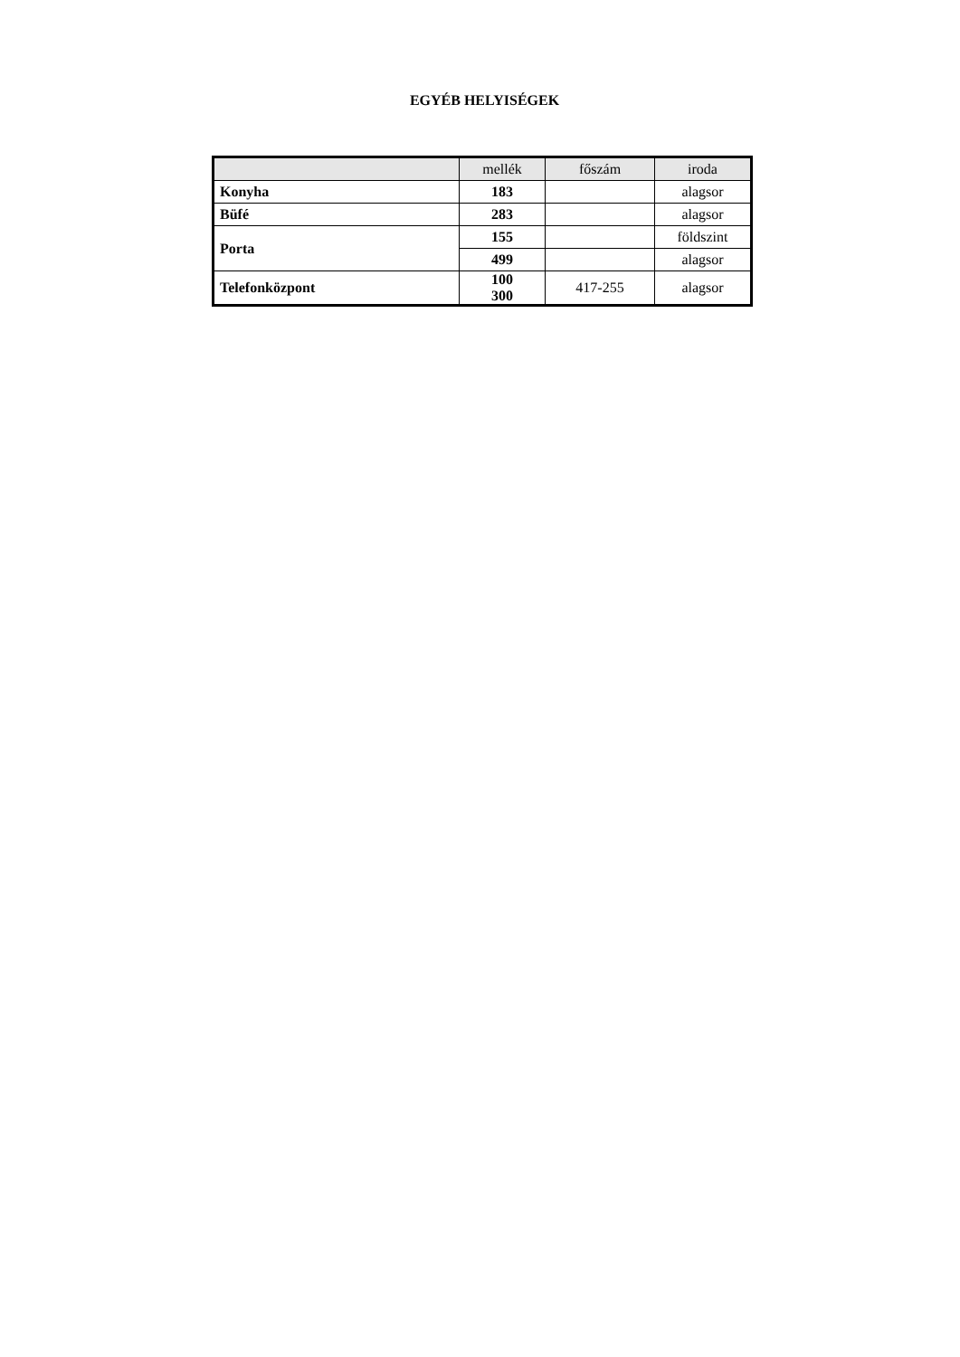EGYÉB HELYISÉGEK
| | mellék | főszám | iroda |
| --- | --- | --- | --- |
| Konyha | 183 | | alagsor |
| Büfé | 283 | | alagsor |
| Porta | 155 | | földszint |
| | 499 | | alagsor |
| Telefonközpont | 100 300 | 417-255 | alagsor |